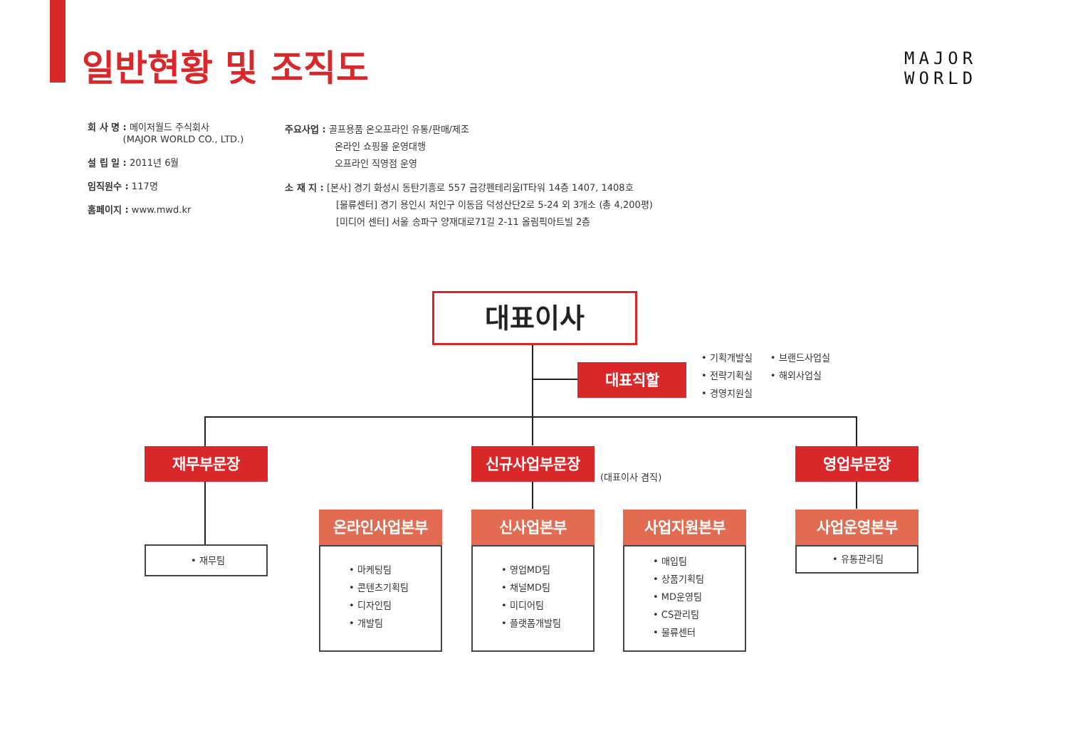일반현황 및 조직도
MAJOR
WORLD
회 사 명 : 메이저월드 주식회사
(MAJOR WORLD CO., LTD.)
설 립 일 : 2011년 6월
임직원수 : 117명
홈페이지 : www.mwd.kr
주요사업 : 골프용품 온오프라인 유통/판매/제조
온라인 쇼핑몰 운영대행
오프라인 직영점 운영
소 재 지 : [본사] 경기 화성시 동탄기흥로 557 금강펜테리움IT타워 14층 1407, 1408호
[물류센터] 경기 용인시 처인구 이동읍 덕성산단2로 5-24 외 3개소 (총 4,200평)
[미디어 센터] 서울 송파구 양재대로71길 2-11 올림픽아트빌 2층
대표이사
대표직할
• 기획개발실
• 전략기획실
• 경영지원실
• 브랜드사업실
• 해외사업실
재무부문장 신규사업부문장
(대표이사 겸직)
영업부문장
• 재무팀
온라인사업본부
• 마케팅팀
• 콘텐츠기획팀
• 디자인팀
• 개발팀
신사업본부
• 영업MD팀
• 채널MD팀
• 미디어팀
• 플랫폼개발팀
사업지원본부
• 매입팀
• 상품기획팀
• MD운영팀
• CS관리팀
• 물류센터
사업운영본부
• 유통관리팀